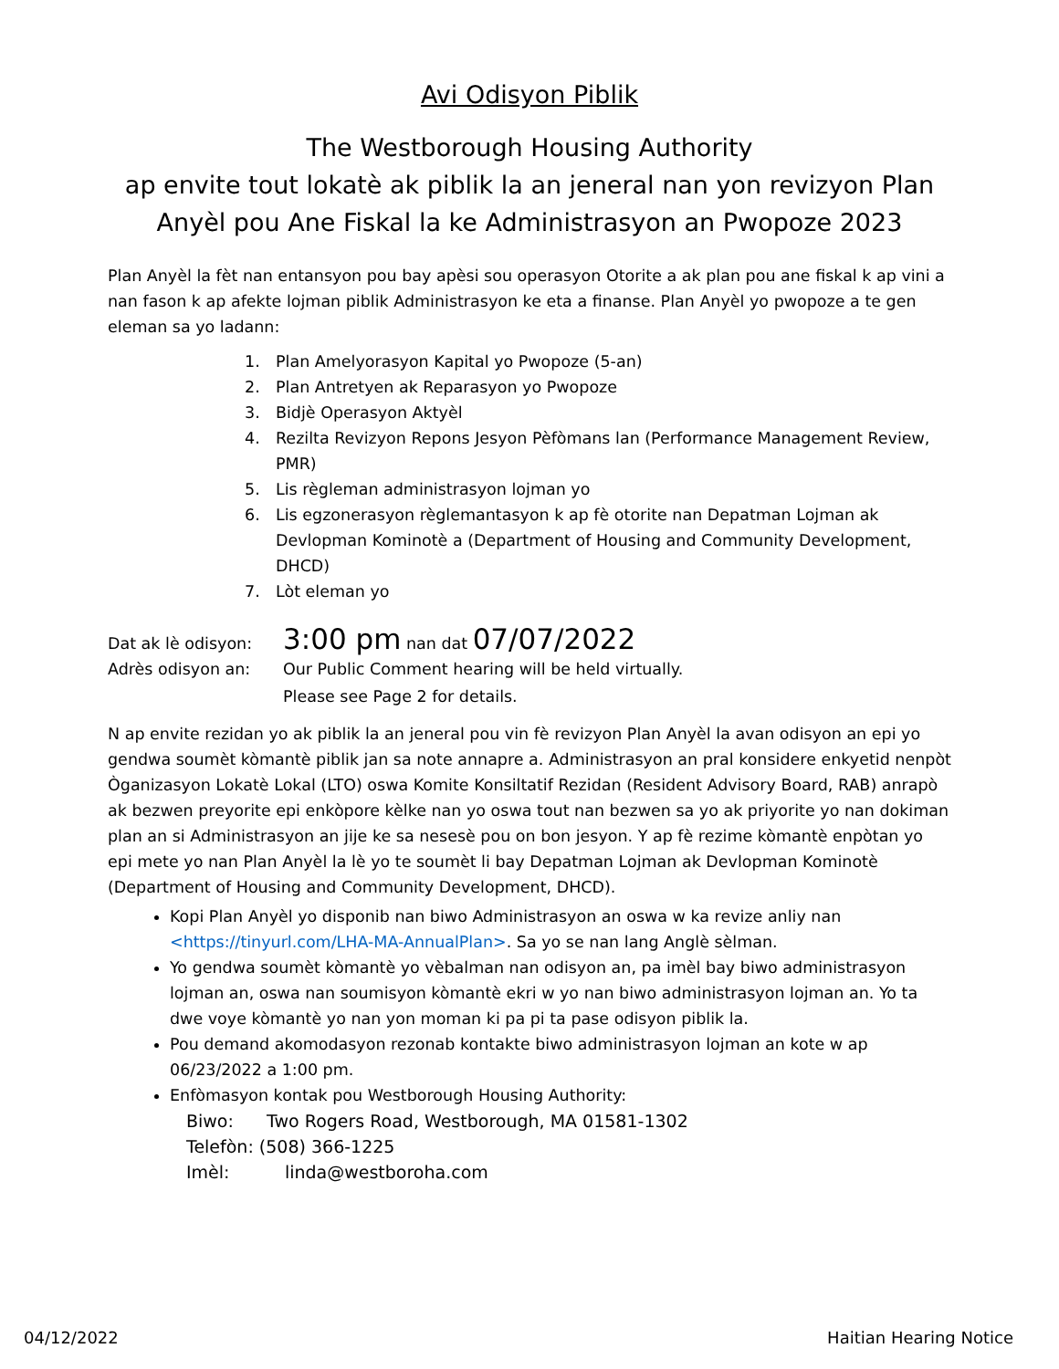Avi Odisyon Piblik
The Westborough Housing Authority
ap envite tout lokatè ak piblik la an jeneral nan yon revizyon Plan Anyèl pou Ane Fiskal la ke Administrasyon an Pwopoze 2023
Plan Anyèl la fèt nan entansyon pou bay apèsi sou operasyon Otorite a ak plan pou ane fiskal k ap vini a nan fason k ap afekte lojman piblik Administrasyon ke eta a finanse. Plan Anyèl yo pwopoze a te gen eleman sa yo ladann:
1. Plan Amelyorasyon Kapital yo Pwopoze (5-an)
2. Plan Antretyen ak Reparasyon yo Pwopoze
3. Bidjè Operasyon Aktyèl
4. Rezilta Revizyon Repons Jesyon Pèfòmans lan (Performance Management Review, PMR)
5. Lis règleman administrasyon lojman yo
6. Lis egzonerasyon règlemantasyon k ap fè otorite nan Depatman Lojman ak Devlopman Kominotè a (Department of Housing and Community Development, DHCD)
7. Lòt eleman yo
Dat ak lè odisyon:
3:00 pm nan dat 07/07/2022
Adrès odisyon an: Our Public Comment hearing will be held virtually.
Please see Page 2 for details.
N ap envite rezidan yo ak piblik la an jeneral pou vin fè revizyon Plan Anyèl la avan odisyon an epi yo gendwa soumèt kòmantè piblik jan sa note annapre a. Administrasyon an pral konsidere enkyetid nenpòt Òganizasyon Lokatè Lokal (LTO) oswa Komite Konsiltatif Rezidan (Resident Advisory Board, RAB) anrapò ak bezwen preyorite epi enkòpore kèlke nan yo oswa tout nan bezwen sa yo ak priyorite yo nan dokiman plan an si Administrasyon an jije ke sa nesesè pou on bon jesyon. Y ap fè rezime kòmantè enpòtan yo epi mete yo nan Plan Anyèl la lè yo te soumèt li bay Depatman Lojman ak Devlopman Kominotè (Department of Housing and Community Development, DHCD).
Kopi Plan Anyèl yo disponib nan biwo Administrasyon an oswa w ka revize anliy nan <https://tinyurl.com/LHA-MA-AnnualPlan>. Sa yo se nan lang Anglè sèlman.
Yo gendwa soumèt kòmantè yo vèbalman nan odisyon an, pa imèl bay biwo administrasyon lojman an, oswa nan soumisyon kòmantè ekri w yo nan biwo administrasyon lojman an. Yo ta dwe voye kòmantè yo nan yon moman ki pa pi ta pase odisyon piblik la.
Pou demand akomodasyon rezonab kontakte biwo administrasyon lojman an kote w ap 06/23/2022 a 1:00 pm.
Enfòmasyon kontak pou Westborough Housing Authority:
Biwo: Two Rogers Road, Westborough, MA 01581-1302
Telefòn: (508) 366-1225
Imèl: linda@westboroha.com
04/12/2022 Haitian Hearing Notice